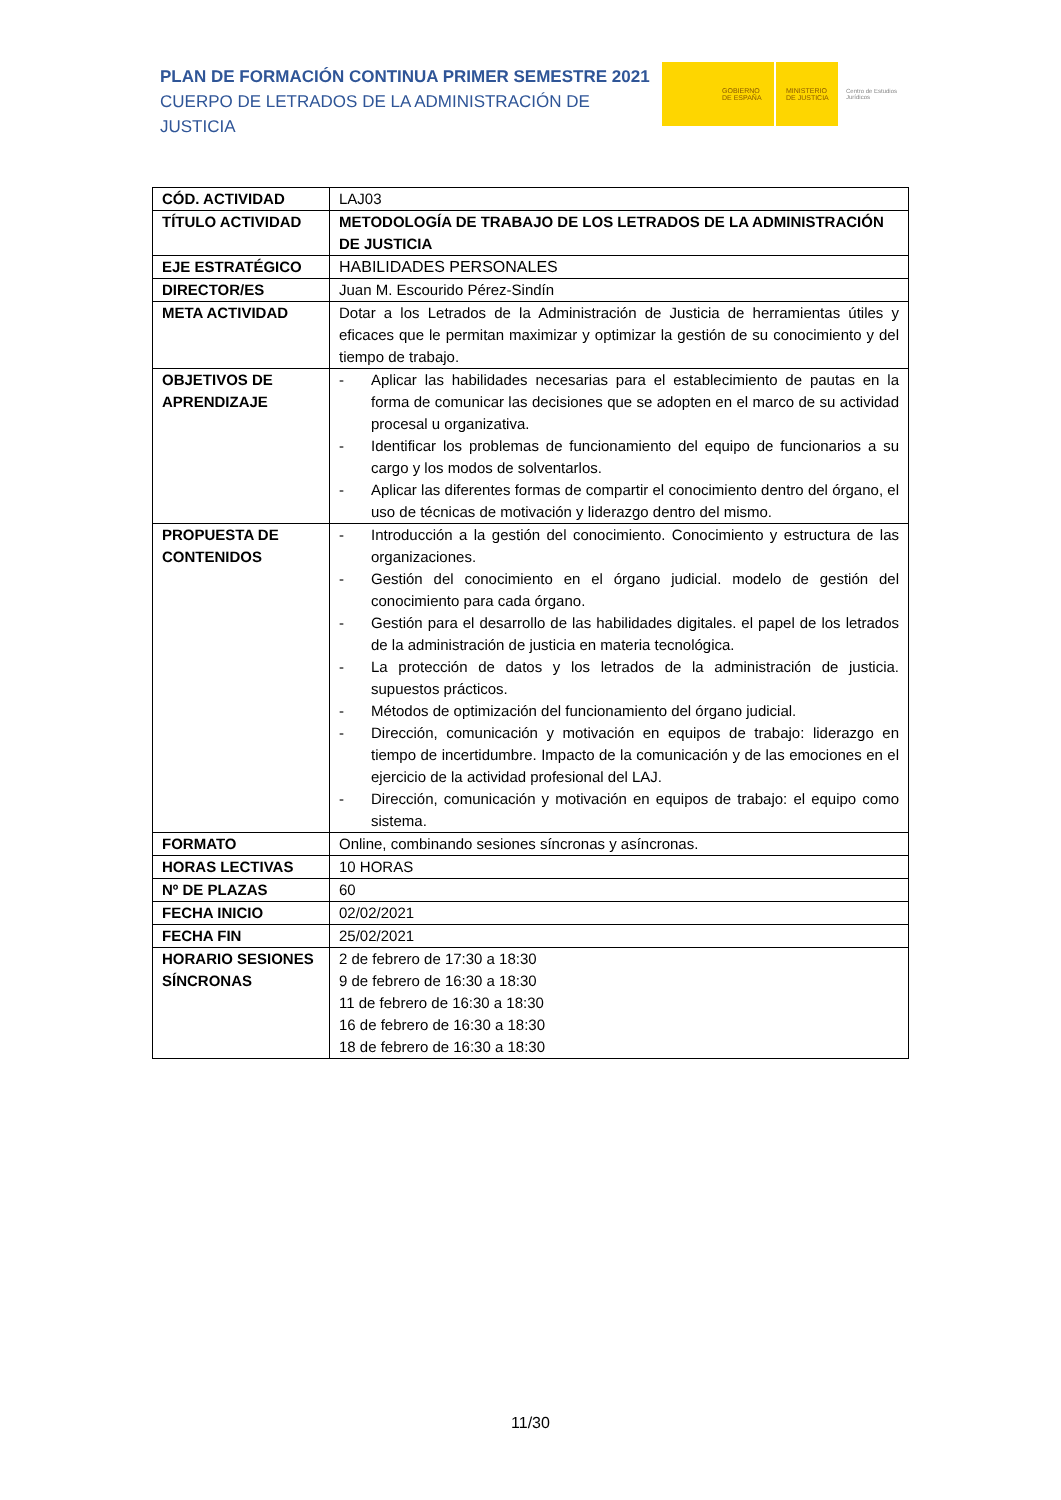PLAN DE FORMACIÓN CONTINUA PRIMER SEMESTRE 2021
CUERPO DE LETRADOS DE LA ADMINISTRACIÓN DE JUSTICIA
GOBIERNO
DE ESPAÑA
MINISTERIO
DE JUSTICIA
Centro de Estudios Jurídicos
| CÓD. ACTIVIDAD | LAJ03 |
| TÍTULO ACTIVIDAD | METODOLOGÍA DE TRABAJO DE LOS LETRADOS DE LA ADMINISTRACIÓN DE JUSTICIA |
| EJE ESTRATÉGICO | HABILIDADES PERSONALES |
| DIRECTOR/ES | Juan M. Escourido Pérez-Sindín |
| META ACTIVIDAD | Dotar a los Letrados de la Administración de Justicia de herramientas útiles y eficaces que le permitan maximizar y optimizar la gestión de su conocimiento y del tiempo de trabajo. |
| OBJETIVOS DE APRENDIZAJE | - Aplicar las habilidades necesarias para el establecimiento de pautas en la forma de comunicar las decisiones que se adopten en el marco de su actividad procesal u organizativa. - Identificar los problemas de funcionamiento del equipo de funcionarios a su cargo y los modos de solventarlos. - Aplicar las diferentes formas de compartir el conocimiento dentro del órgano, el uso de técnicas de motivación y liderazgo dentro del mismo. |
| PROPUESTA DE CONTENIDOS | - Introducción a la gestión del conocimiento. Conocimiento y estructura de las organizaciones. - Gestión del conocimiento en el órgano judicial. modelo de gestión del conocimiento para cada órgano. - Gestión para el desarrollo de las habilidades digitales. el papel de los letrados de la administración de justicia en materia tecnológica. - La protección de datos y los letrados de la administración de justicia. supuestos prácticos. - Métodos de optimización del funcionamiento del órgano judicial. - Dirección, comunicación y motivación en equipos de trabajo: liderazgo en tiempo de incertidumbre. Impacto de la comunicación y de las emociones en el ejercicio de la actividad profesional del LAJ. - Dirección, comunicación y motivación en equipos de trabajo: el equipo como sistema. |
| FORMATO | Online, combinando sesiones síncronas y asíncronas. |
| HORAS LECTIVAS | 10 HORAS |
| Nº DE PLAZAS | 60 |
| FECHA INICIO | 02/02/2021 |
| FECHA FIN | 25/02/2021 |
| HORARIO SESIONES SÍNCRONAS | 2 de febrero de 17:30 a 18:30 9 de febrero de 16:30 a 18:30 11 de febrero de 16:30 a 18:30 16 de febrero de 16:30 a 18:30 18 de febrero de 16:30 a 18:30 |
11/30